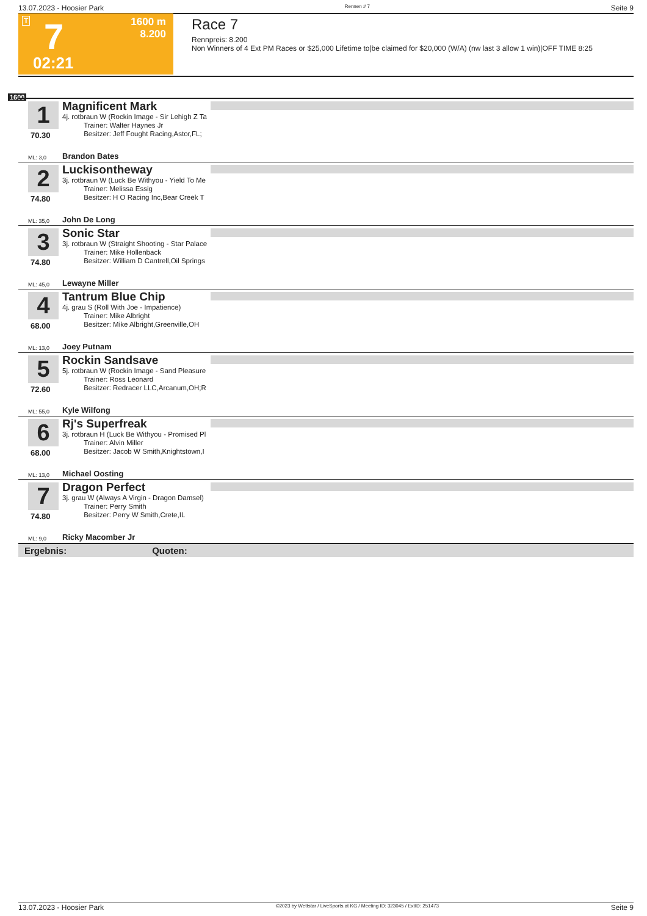13.07.2023 - Hoosier Park Rennen # 7 Seite 9
T 7 1600 m
8.200
02:21
Race 7
Rennpreis: 8.200
Non Winners of 4 Ext PM Races or $25,000 Lifetime to|be claimed for $20,000 (W/A) (nw last 3 allow 1 win)|OFF TIME 8:25
1600
1
70.30
Magnificent Mark
4j. rotbraun W (Rockin Image - Sir Lehigh Z Ta
Trainer: Walter Haynes Jr
Besitzer: Jeff Fought Racing,Astor,FL;
ML: 3,0 Brandon Bates
2
74.80
Luckisontheway
3j. rotbraun W (Luck Be Withyou - Yield To Me
Trainer: Melissa Essig
Besitzer: H O Racing Inc,Bear Creek T
ML: 35,0 John De Long
3
74.80
Sonic Star
3j. rotbraun W (Straight Shooting - Star Palace
Trainer: Mike Hollenback
Besitzer: William D Cantrell,Oil Springs
ML: 45,0 Lewayne Miller
4
68.00
Tantrum Blue Chip
4j. grau S (Roll With Joe - Impatience)
Trainer: Mike Albright
Besitzer: Mike Albright,Greenville,OH
ML: 13,0 Joey Putnam
5
72.60
Rockin Sandsave
5j. rotbraun W (Rockin Image - Sand Pleasure
Trainer: Ross Leonard
Besitzer: Redracer LLC,Arcanum,OH;R
ML: 55,0 Kyle Wilfong
6
68.00
Rj's Superfreak
3j. rotbraun H (Luck Be Withyou - Promised Pl
Trainer: Alvin Miller
Besitzer: Jacob W Smith,Knightstown,I
ML: 13,0 Michael Oosting
7
74.80
Dragon Perfect
3j. grau W (Always A Virgin - Dragon Damsel)
Trainer: Perry Smith
Besitzer: Perry W Smith,Crete,IL
ML: 9,0 Ricky Macomber Jr
Ergebnis: Quoten:
13.07.2023 - Hoosier Park ©2023 by Wettstar / LiveSports.at KG / Meeting ID: 323045 / ExtID: 251473 Seite 9